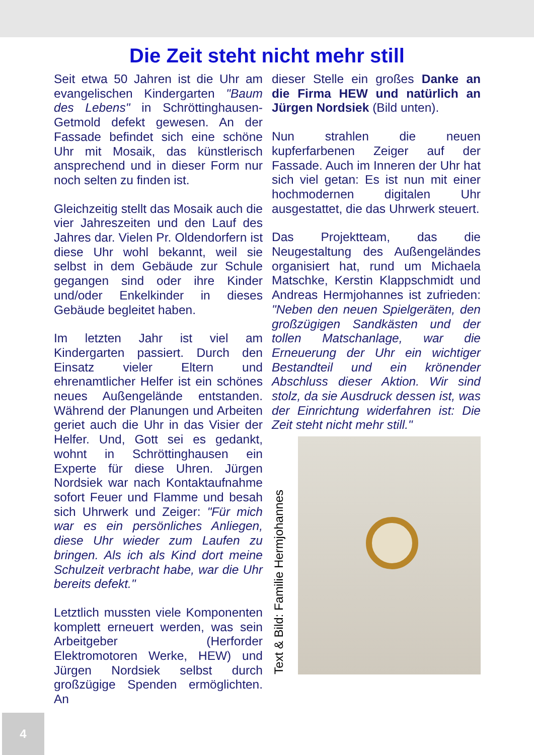Die Zeit steht nicht mehr still
Seit etwa 50 Jahren ist die Uhr am evangelischen Kindergarten "Baum des Lebens" in Schröttinghausen-Getmold defekt gewesen. An der Fassade befindet sich eine schöne Uhr mit Mosaik, das künstlerisch ansprechend und in dieser Form nur noch selten zu finden ist.
Gleichzeitig stellt das Mosaik auch die vier Jahreszeiten und den Lauf des Jahres dar. Vielen Pr. Oldendorfern ist diese Uhr wohl bekannt, weil sie selbst in dem Gebäude zur Schule gegangen sind oder ihre Kinder und/oder Enkelkinder in dieses Gebäude begleitet haben.
Im letzten Jahr ist viel am Kindergarten passiert. Durch den Einsatz vieler Eltern und ehrenamtlicher Helfer ist ein schönes neues Außengelände entstanden. Während der Planungen und Arbeiten geriet auch die Uhr in das Visier der Helfer. Und, Gott sei es gedankt, wohnt in Schröttinghausen ein Experte für diese Uhren. Jürgen Nordsiek war nach Kontaktaufnahme sofort Feuer und Flamme und besah sich Uhrwerk und Zeiger: "Für mich war es ein persönliches Anliegen, diese Uhr wieder zum Laufen zu bringen. Als ich als Kind dort meine Schulzeit verbracht habe, war die Uhr bereits defekt."
Letztlich mussten viele Komponenten komplett erneuert werden, was sein Arbeitgeber (Herforder Elektromotoren Werke, HEW) und Jürgen Nordsiek selbst durch großzügige Spenden ermöglichten. An
dieser Stelle ein großes Danke an die Firma HEW und natürlich an Jürgen Nordsiek (Bild unten).
Nun strahlen die neuen kupferfarbenen Zeiger auf der Fassade. Auch im Inneren der Uhr hat sich viel getan: Es ist nun mit einer hochmodernen digitalen Uhr ausgestattet, die das Uhrwerk steuert.
Das Projektteam, das die Neugestaltung des Außengeländes organisiert hat, rund um Michaela Matschke, Kerstin Klappschmidt und Andreas Hermjohannes ist zufrieden: "Neben den neuen Spielgeräten, den großzügigen Sandkästen und der tollen Matschanlage, war die Erneuerung der Uhr ein wichtiger Bestandteil und ein krönender Abschluss dieser Aktion. Wir sind stolz, da sie Ausdruck dessen ist, was der Einrichtung widerfahren ist: Die Zeit steht nicht mehr still."
Text & Bild: Familie Hermjohannes
4